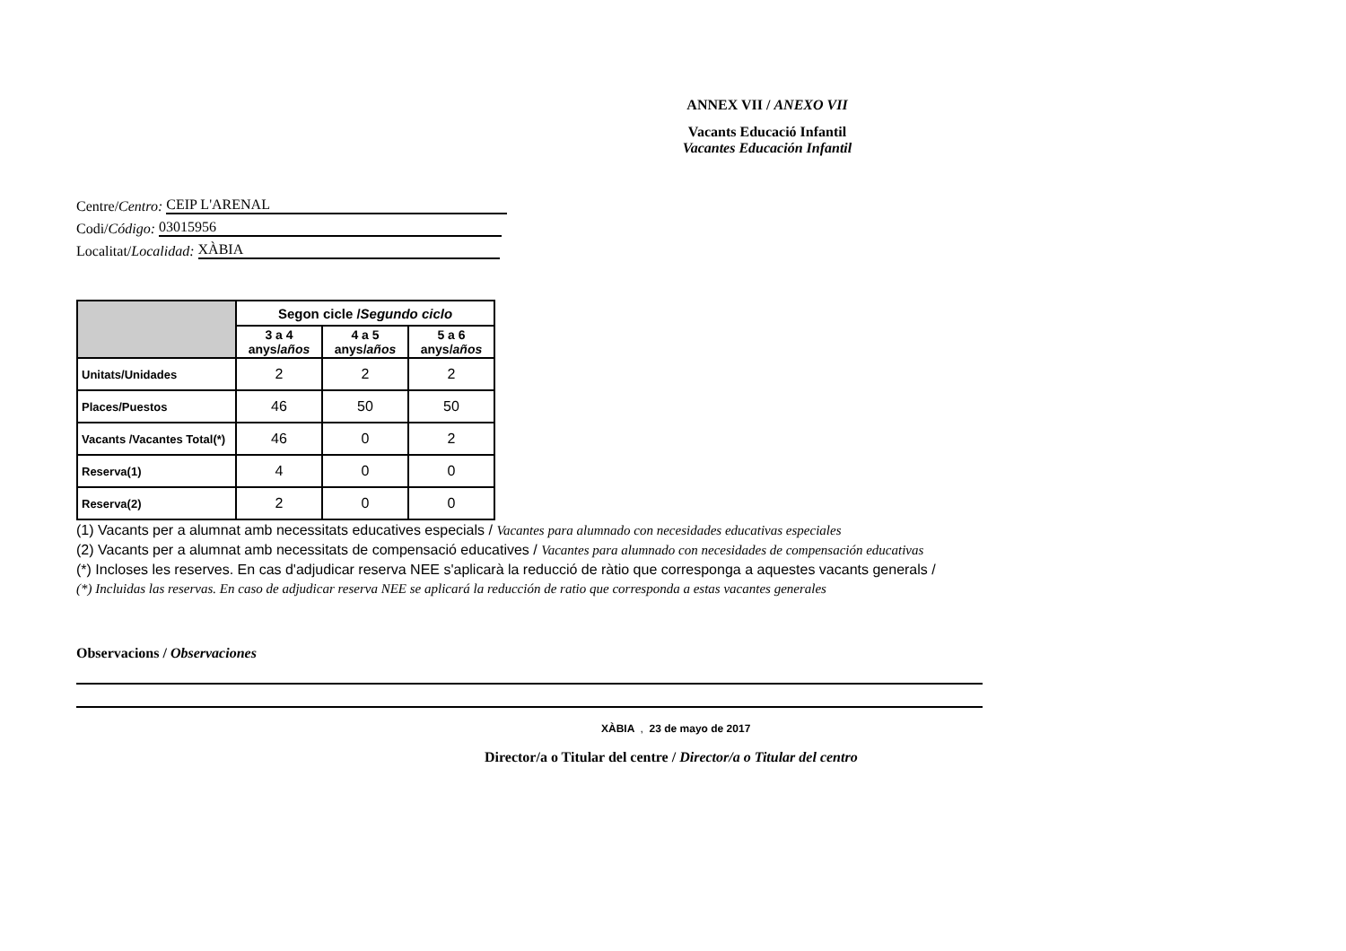ANNEX VII / ANEXO VII
Vacants Educació Infantil
Vacantes Educación Infantil
Centre/ Centro: CEIP L'ARENAL
Codi/ Código: 03015956
Localitat/ Localidad: XÀBIA
| | Segon cicle / Segundo ciclo | | |
| | 3 a 4 anys/ años | 4 a 5 anys/ años | 5 a 6 anys/ años |
| Unitats/Unidades | 2 | 2 | 2 |
| Places/Puestos | 46 | 50 | 50 |
| Vacants /Vacantes Total(*) | 46 | 0 | 2 |
| Reserva(1) | 4 | 0 | 0 |
| Reserva(2) | 2 | 0 | 0 |
(1) Vacants per a alumnat amb necessitats educatives especials / Vacantes para alumnado con necesidades educativas especiales
(2) Vacants per a alumnat amb necessitats de compensació educatives / Vacantes para alumnado con necesidades de compensación educativas
(*) Incloses les reserves. En cas d'adjudicar reserva NEE s'aplicarà la reducció de ràtio que corresponga a aquestes vacants generals /
(*) Incluidas las reservas. En caso de adjudicar reserva NEE se aplicará la reducción de ratio que corresponda a estas vacantes generales
Observacions / Observaciones
XÀBIA , 23 de mayo de 2017
Director/a o Titular del centre / Director/a o Titular del centro